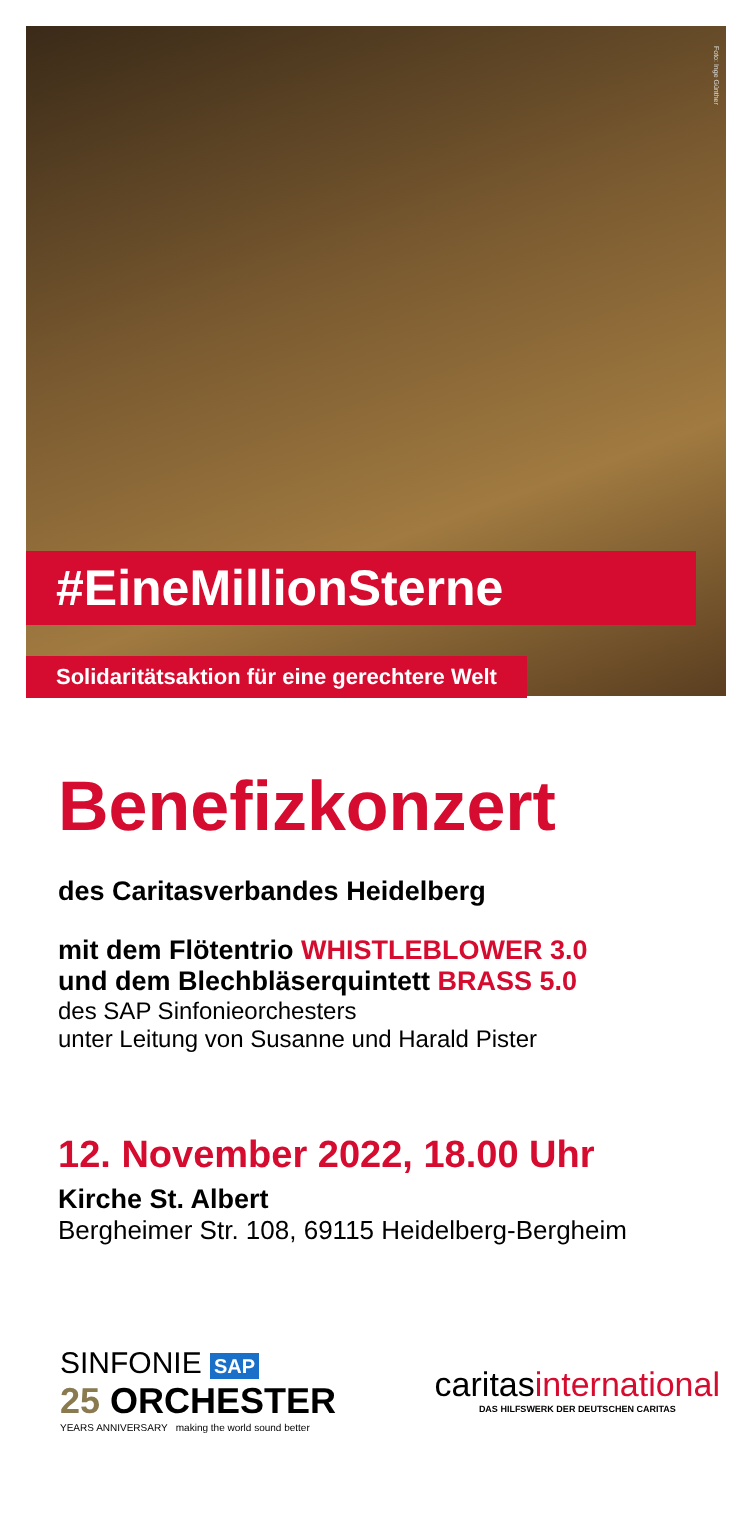Foto: Inge Günther
#EineMillionSterne
Solidaritätsaktion für eine gerechtere Welt
Benefizkonzert
des Caritasverbandes Heidelberg
mit dem Flötentrio WHISTLEBLOWER 3.0
und dem Blechbläserquintett BRASS 5.0
des SAP Sinfonieorchesters
unter Leitung von Susanne und Harald Pister
12. November 2022, 18.00 Uhr
Kirche St. Albert
Bergheimer Str. 108, 69115 Heidelberg-Bergheim
SINFONIE SAP
25 ORCHESTER
YEARS ANNIVERSARY making the world sound better
caritasinternational
DAS HILFSWERK DER DEUTSCHEN CARITAS